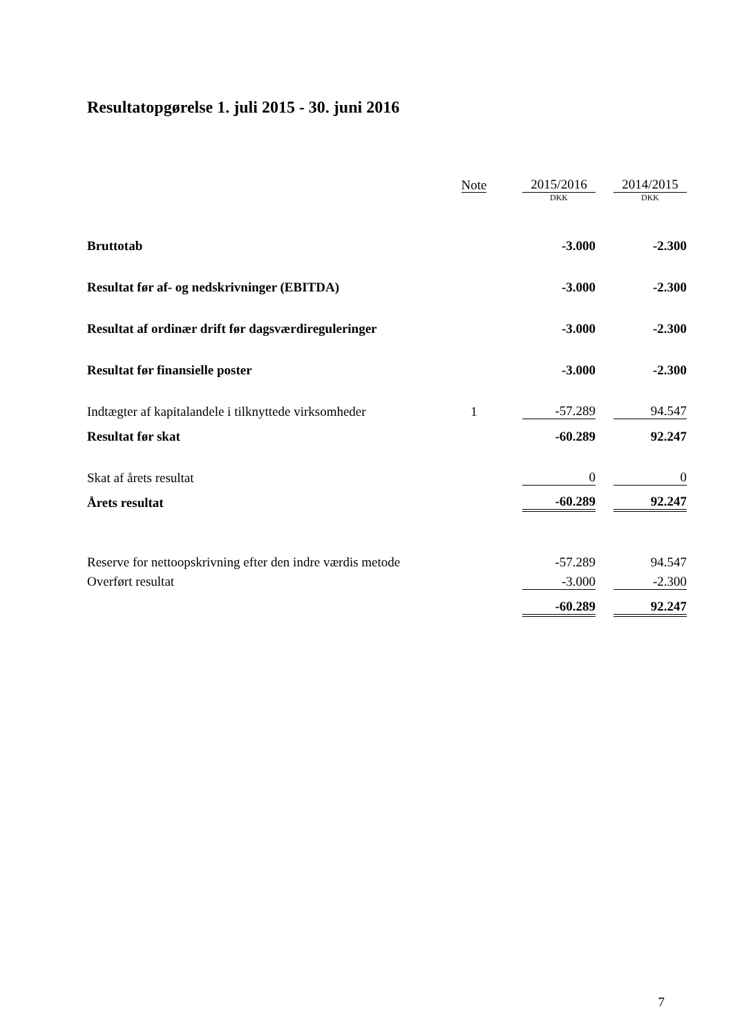Resultatopgørelse 1. juli 2015 - 30. juni 2016
| | Note | | 2015/2016 | | 2014/2015 |
| --- | --- | --- | --- | --- | --- |
| | | | DKK | | DKK |
| Bruttotab | | | -3.000 | | -2.300 |
| Resultat før af- og nedskrivninger (EBITDA) | | | -3.000 | | -2.300 |
| Resultat af ordinær drift før dagsværdireguleringer | | | -3.000 | | -2.300 |
| Resultat før finansielle poster | | | -3.000 | | -2.300 |
| Indtægter af kapitalandele i tilknyttede virksomheder | 1 | | -57.289 | | 94.547 |
| Resultat før skat | | | -60.289 | | 92.247 |
| Skat af årets resultat | | | 0 | | 0 |
| Årets resultat | | | -60.289 | | 92.247 |
| Reserve for nettoopskrivning efter den indre værdis metode | | | -57.289 | | 94.547 |
| Overført resultat | | | -3.000 | | -2.300 |
| | | | -60.289 | | 92.247 |
7